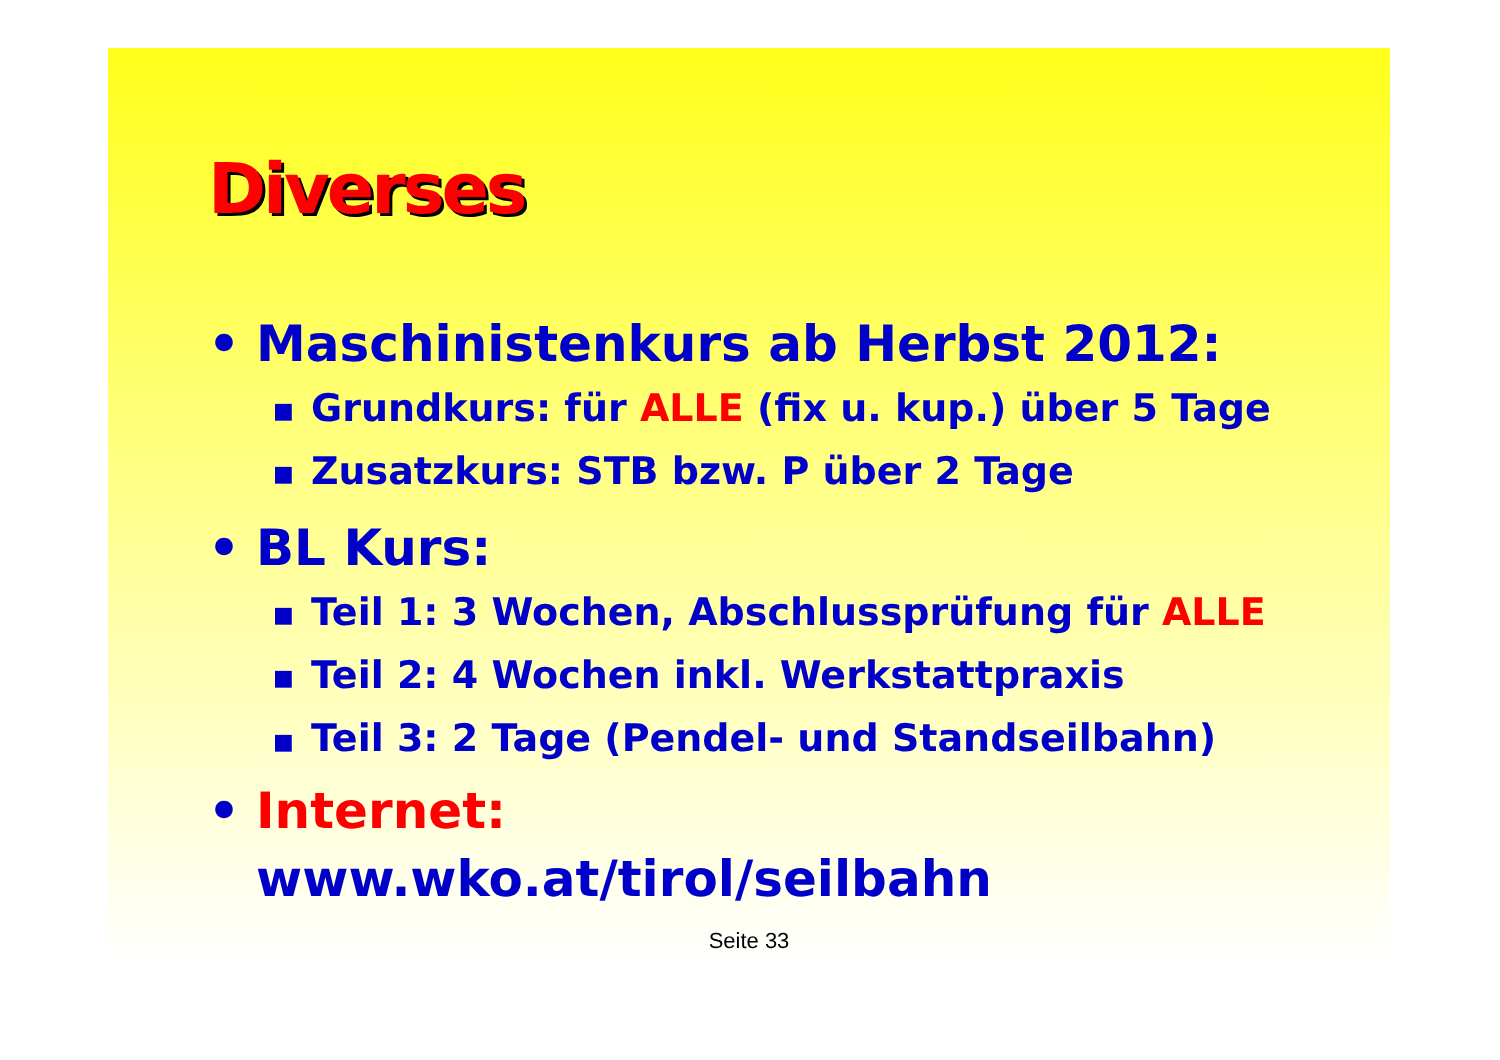Diverses
• Maschinistenkurs ab Herbst 2012:
■ Grundkurs: für ALLE (fix u. kup.) über 5 Tage
■ Zusatzkurs: STB bzw. P über 2 Tage
• BL Kurs:
■ Teil 1: 3 Wochen, Abschlussprüfung für ALLE
■ Teil 2: 4 Wochen inkl. Werkstattpraxis
■ Teil 3: 2 Tage (Pendel- und Standseilbahn)
• Internet:
www.wko.at/tirol/seilbahn
Seite 33